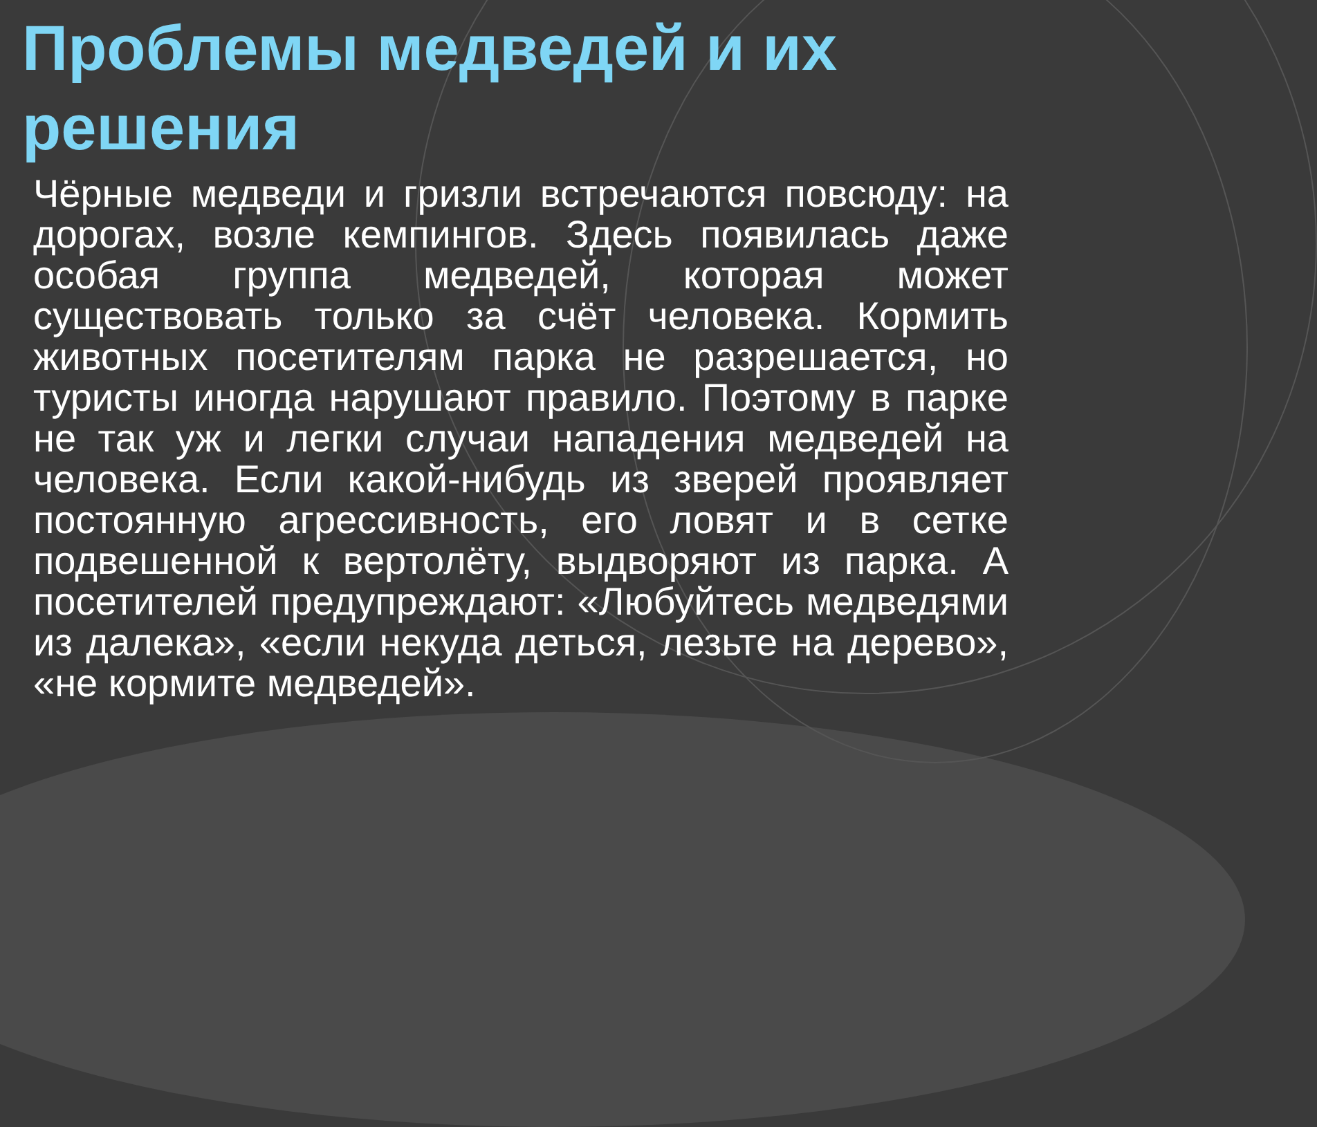Проблемы медведей и их решения
Чёрные медведи и гризли встречаются повсюду: на дорогах, возле кемпингов. Здесь появилась даже особая группа медведей, которая может существовать только за счёт человека. Кормить животных посетителям парка не разрешается, но туристы иногда нарушают правило. Поэтому в парке не так уж и легки случаи нападения медведей на человека. Если какой-нибудь из зверей проявляет постоянную агрессивность, его ловят и в сетке подвешенной к вертолёту, выдворяют из парка. А посетителей предупреждают: «Любуйтесь медведями из далека», «если некуда деться, лезьте на дерево», «не кормите медведей».